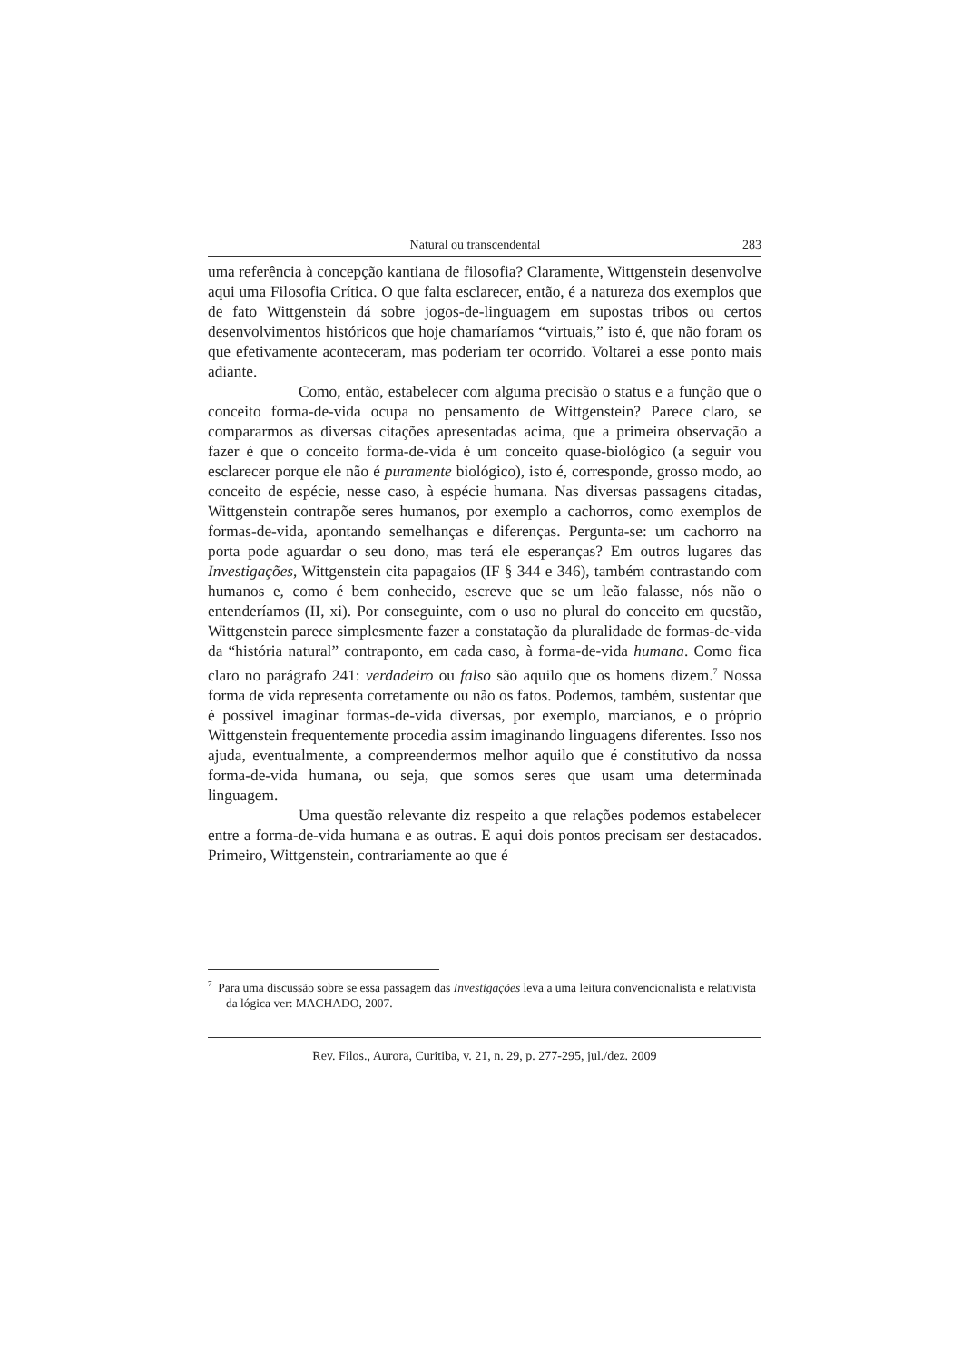Natural ou transcendental 283
uma referência à concepção kantiana de filosofia? Claramente, Wittgenstein desenvolve aqui uma Filosofia Crítica. O que falta esclarecer, então, é a natureza dos exemplos que de fato Wittgenstein dá sobre jogos-de-linguagem em supostas tribos ou certos desenvolvimentos históricos que hoje chamaríamos “virtuais,” isto é, que não foram os que efetivamente aconteceram, mas poderiam ter ocorrido. Voltarei a esse ponto mais adiante.
Como, então, estabelecer com alguma precisão o status e a função que o conceito forma-de-vida ocupa no pensamento de Wittgenstein? Parece claro, se compararmos as diversas citações apresentadas acima, que a primeira observação a fazer é que o conceito forma-de-vida é um conceito quase-biológico (a seguir vou esclarecer porque ele não é puramente biológico), isto é, corresponde, grosso modo, ao conceito de espécie, nesse caso, à espécie humana. Nas diversas passagens citadas, Wittgenstein contrapõe seres humanos, por exemplo a cachorros, como exemplos de formas-de-vida, apontando semelhanças e diferenças. Pergunta-se: um cachorro na porta pode aguardar o seu dono, mas terá ele esperanças? Em outros lugares das Investigações, Wittgenstein cita papagaios (IF § 344 e 346), também contrastando com humanos e, como é bem conhecido, escreve que se um leão falasse, nós não o entenderíamos (II, xi). Por conseguinte, com o uso no plural do conceito em questão, Wittgenstein parece simplesmente fazer a constatação da pluralidade de formas-de-vida da “história natural” contraponto, em cada caso, à forma-de-vida humana. Como fica claro no parágrafo 241: verdadeiro ou falso são aquilo que os homens dizem.<sup>7</sup> Nossa forma de vida representa corretamente ou não os fatos. Podemos, também, sustentar que é possível imaginar formas-de-vida diversas, por exemplo, marcianos, e o próprio Wittgenstein frequentemente procedia assim imaginando linguagens diferentes. Isso nos ajuda, eventualmente, a compreendermos melhor aquilo que é constitutivo da nossa forma-de-vida humana, ou seja, que somos seres que usam uma determinada linguagem.
Uma questão relevante diz respeito a que relações podemos estabelecer entre a forma-de-vida humana e as outras. E aqui dois pontos precisam ser destacados. Primeiro, Wittgenstein, contrariamente ao que é
<sup>7</sup> Para uma discussão sobre se essa passagem das Investigações leva a uma leitura convencionalista e relativista da lógica ver: MACHADO, 2007.
Rev. Filos., Aurora, Curitiba, v. 21, n. 29, p. 277-295, jul./dez. 2009